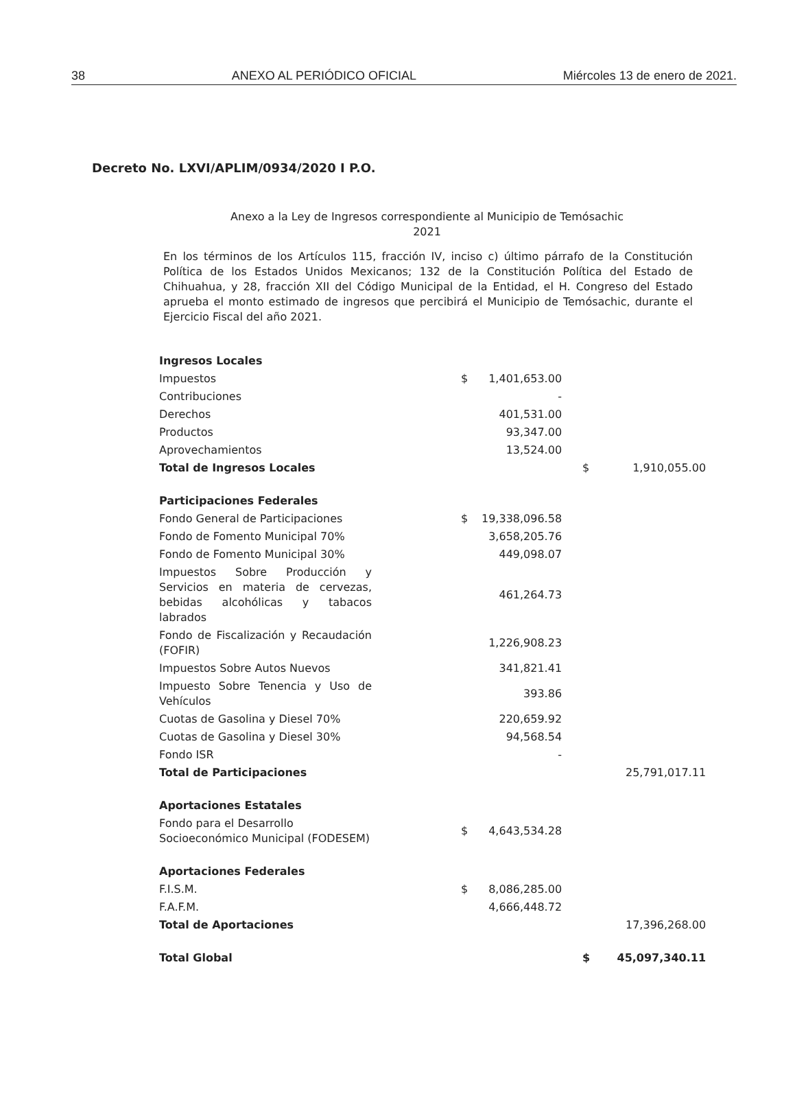38 ANEXO AL PERIÓDICO OFICIAL Miércoles 13 de enero de 2021.
Decreto No. LXVI/APLIM/0934/2020 I P.O.
Anexo a la Ley de Ingresos correspondiente al Municipio de Temósachic
2021
En los términos de los Artículos 115, fracción IV, inciso c) último párrafo de la Constitución Política de los Estados Unidos Mexicanos; 132 de la Constitución Política del Estado de Chihuahua, y 28, fracción XII del Código Municipal de la Entidad, el H. Congreso del Estado aprueba el monto estimado de ingresos que percibirá el Municipio de Temósachic, durante el Ejercicio Fiscal del año 2021.
| Ingresos Locales | | | | |
| Impuestos | $ | 1,401,653.00 | | |
| Contribuciones | | - | | |
| Derechos | | 401,531.00 | | |
| Productos | | 93,347.00 | | |
| Aprovechamientos | | 13,524.00 | | |
| Total de Ingresos Locales | | | $ | 1,910,055.00 |
| Participaciones Federales | | | | |
| Fondo General de Participaciones | $ | 19,338,096.58 | | |
| Fondo de Fomento Municipal 70% | | 3,658,205.76 | | |
| Fondo de Fomento Municipal 30% | | 449,098.07 | | |
| Impuestos Sobre Producción y Servicios en materia de cervezas, bebidas alcohólicas y tabacos labrados | | 461,264.73 | | |
| Fondo de Fiscalización y Recaudación (FOFIR) | | 1,226,908.23 | | |
| Impuestos Sobre Autos Nuevos | | 341,821.41 | | |
| Impuesto Sobre Tenencia y Uso de Vehículos | | 393.86 | | |
| Cuotas de Gasolina y Diesel 70% | | 220,659.92 | | |
| Cuotas de Gasolina y Diesel 30% | | 94,568.54 | | |
| Fondo ISR | | - | | |
| Total de Participaciones | | | | 25,791,017.11 |
| Aportaciones Estatales | | | | |
| Fondo para el Desarrollo Socioeconómico Municipal (FODESEM) | $ | 4,643,534.28 | | |
| Aportaciones Federales | | | | |
| F.I.S.M. | $ | 8,086,285.00 | | |
| F.A.F.M. | | 4,666,448.72 | | |
| Total de Aportaciones | | | | 17,396,268.00 |
| Total Global | | | $ | 45,097,340.11 |